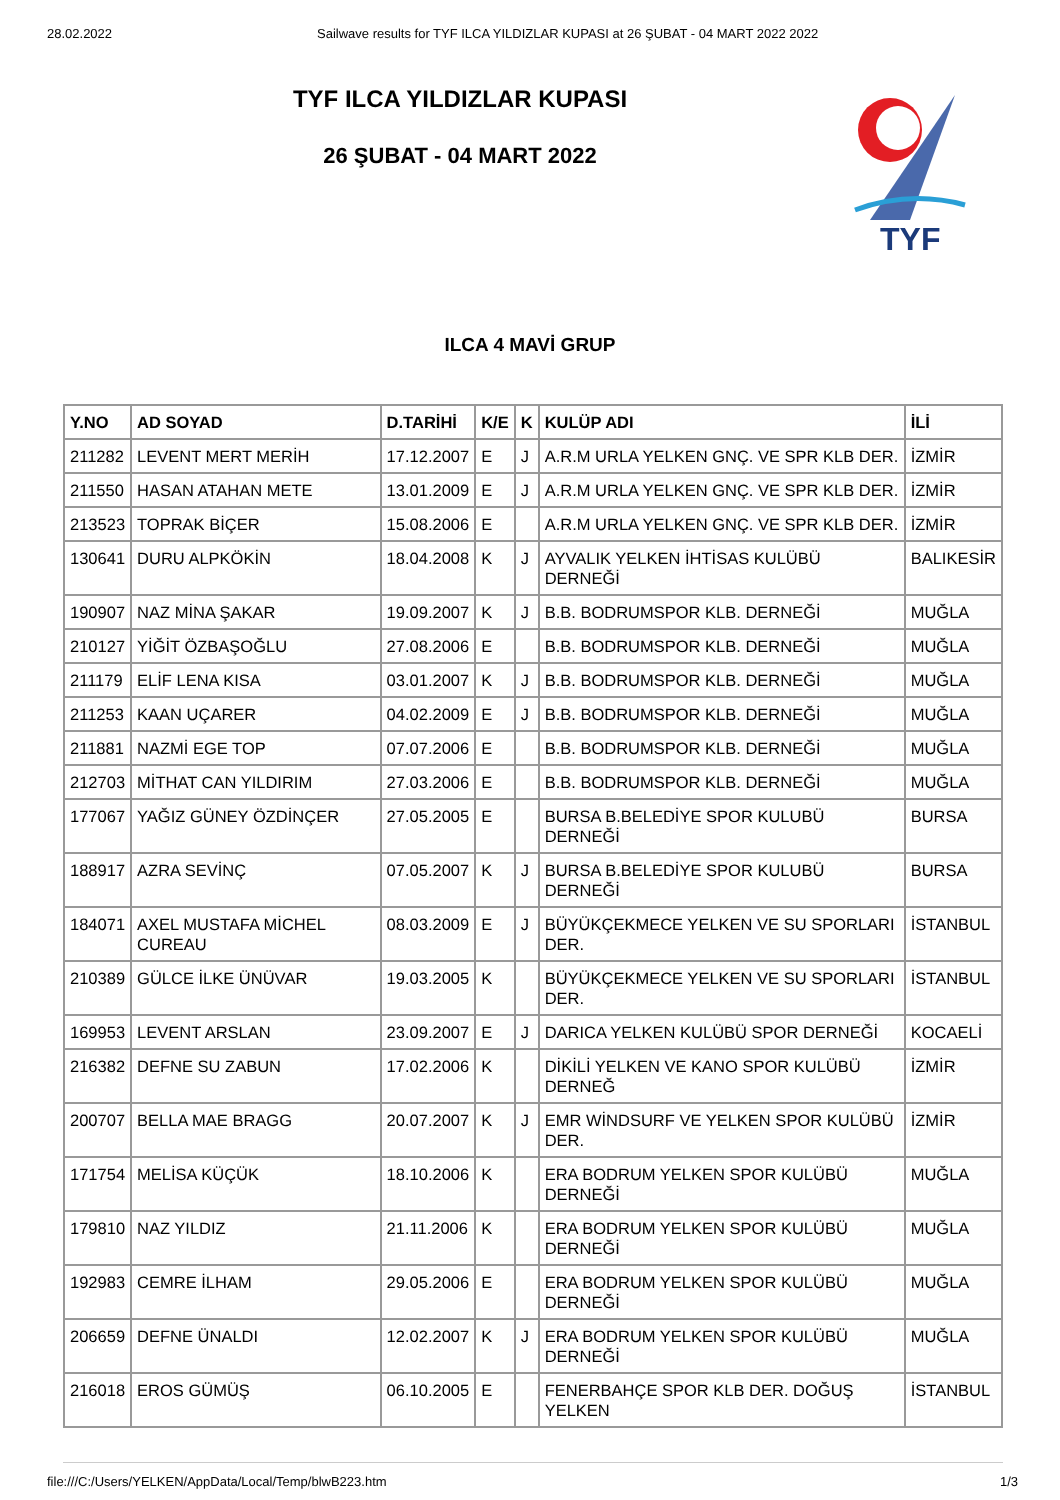28.02.2022 Sailwave results for TYF ILCA YILDIZLAR KUPASI at 26 ŞUBAT - 04 MART 2022 2022
TYF ILCA YILDIZLAR KUPASI
26 ŞUBAT - 04 MART 2022
TYF
ILCA 4 MAVİ GRUP
| Y.NO | AD SOYAD | D.TARİHİ | K/E | K | KULÜP ADI | İLİ |
| --- | --- | --- | --- | --- | --- | --- |
| 211282 | LEVENT MERT MERİH | 17.12.2007 | E | J | A.R.M URLA YELKEN GNÇ. VE SPR KLB DER. | İZMİR |
| 211550 | HASAN ATAHAN METE | 13.01.2009 | E | J | A.R.M URLA YELKEN GNÇ. VE SPR KLB DER. | İZMİR |
| 213523 | TOPRAK BİÇER | 15.08.2006 | E | | A.R.M URLA YELKEN GNÇ. VE SPR KLB DER. | İZMİR |
| 130641 | DURU ALPKÖKİN | 18.04.2008 | K | J | AYVALIK YELKEN İHTİSAS KULÜBÜ DERNEĞİ | BALIKESİR |
| 190907 | NAZ MİNA ŞAKAR | 19.09.2007 | K | J | B.B. BODRUMSPOR KLB. DERNEĞİ | MUĞLA |
| 210127 | YİĞİT ÖZBAŞOĞLU | 27.08.2006 | E | | B.B. BODRUMSPOR KLB. DERNEĞİ | MUĞLA |
| 211179 | ELİF LENA KISA | 03.01.2007 | K | J | B.B. BODRUMSPOR KLB. DERNEĞİ | MUĞLA |
| 211253 | KAAN UÇARER | 04.02.2009 | E | J | B.B. BODRUMSPOR KLB. DERNEĞİ | MUĞLA |
| 211881 | NAZMİ EGE TOP | 07.07.2006 | E | | B.B. BODRUMSPOR KLB. DERNEĞİ | MUĞLA |
| 212703 | MİTHAT CAN YILDIRIM | 27.03.2006 | E | | B.B. BODRUMSPOR KLB. DERNEĞİ | MUĞLA |
| 177067 | YAĞIZ GÜNEY ÖZDİNÇER | 27.05.2005 | E | | BURSA B.BELEDİYE SPOR KULUBÜ DERNEĞİ | BURSA |
| 188917 | AZRA SEVİNÇ | 07.05.2007 | K | J | BURSA B.BELEDİYE SPOR KULUBÜ DERNEĞİ | BURSA |
| 184071 | AXEL MUSTAFA MİCHEL CUREAU | 08.03.2009 | E | J | BÜYÜKÇEKMECE YELKEN VE SU SPORLARI DER. | İSTANBUL |
| 210389 | GÜLCE İLKE ÜNÜVAR | 19.03.2005 | K | | BÜYÜKÇEKMECE YELKEN VE SU SPORLARI DER. | İSTANBUL |
| 169953 | LEVENT ARSLAN | 23.09.2007 | E | J | DARICA YELKEN KULÜBÜ SPOR DERNEĞİ | KOCAELİ |
| 216382 | DEFNE SU ZABUN | 17.02.2006 | K | | DİKİLİ YELKEN VE KANO SPOR KULÜBÜ DERNEĞ | İZMİR |
| 200707 | BELLA MAE BRAGG | 20.07.2007 | K | J | EMR WİNDSURF VE YELKEN SPOR KULÜBÜ DER. | İZMİR |
| 171754 | MELİSA KÜÇÜK | 18.10.2006 | K | | ERA BODRUM YELKEN SPOR KULÜBÜ DERNEĞİ | MUĞLA |
| 179810 | NAZ YILDIZ | 21.11.2006 | K | | ERA BODRUM YELKEN SPOR KULÜBÜ DERNEĞİ | MUĞLA |
| 192983 | CEMRE İLHAM | 29.05.2006 | E | | ERA BODRUM YELKEN SPOR KULÜBÜ DERNEĞİ | MUĞLA |
| 206659 | DEFNE ÜNALDI | 12.02.2007 | K | J | ERA BODRUM YELKEN SPOR KULÜBÜ DERNEĞİ | MUĞLA |
| 216018 | EROS GÜMÜŞ | 06.10.2005 | E | | FENERBAHÇE SPOR KLB DER. DOĞUŞ YELKEN | İSTANBUL |
file:///C:/Users/YELKEN/AppData/Local/Temp/blwB223.htm 1/3